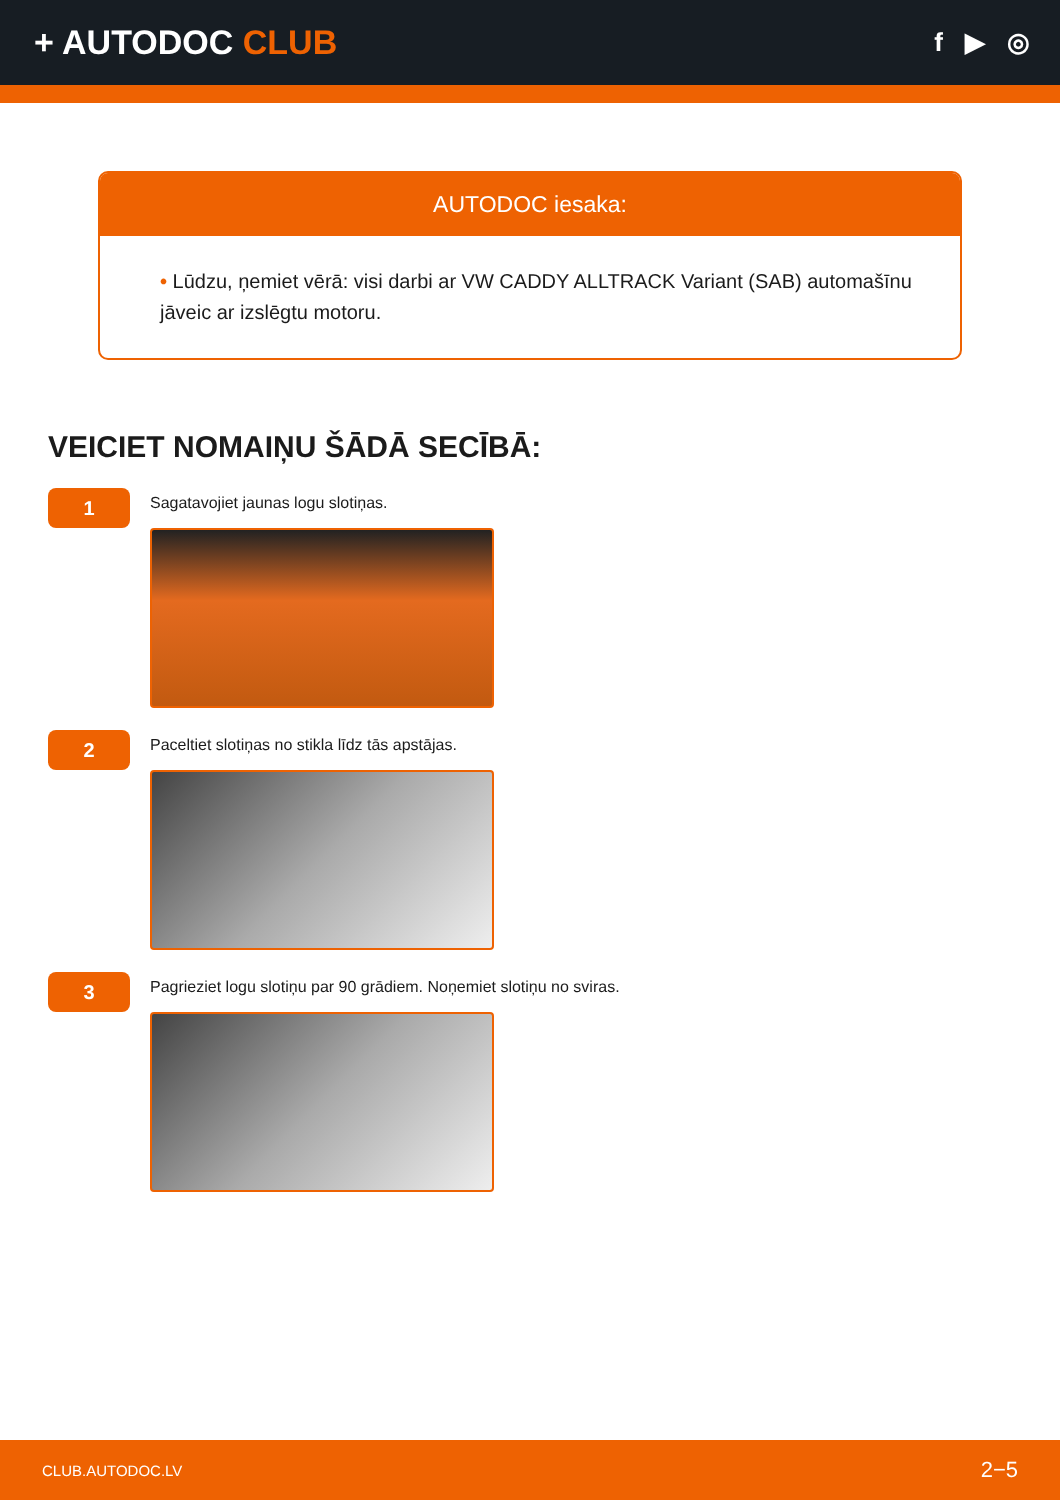+ AUTODOC CLUB
f ▶ ◎
AUTODOC iesaka:
• Lūdzu, ņemiet vērā: visi darbi ar VW CADDY ALLTRACK Variant (SAB) automašīnu jāveic ar izslēgtu motoru.
VEICIET NOMAIŅU ŠĀDĀ SECĪBĀ:
1
Sagatavojiet jaunas logu slotiņas.
2
Paceltiet slotiņas no stikla līdz tās apstājas.
3
Pagrieziet logu slotiņu par 90 grādiem. Noņemiet slotiņu no sviras.
CLUB.AUTODOC.LV 2−5